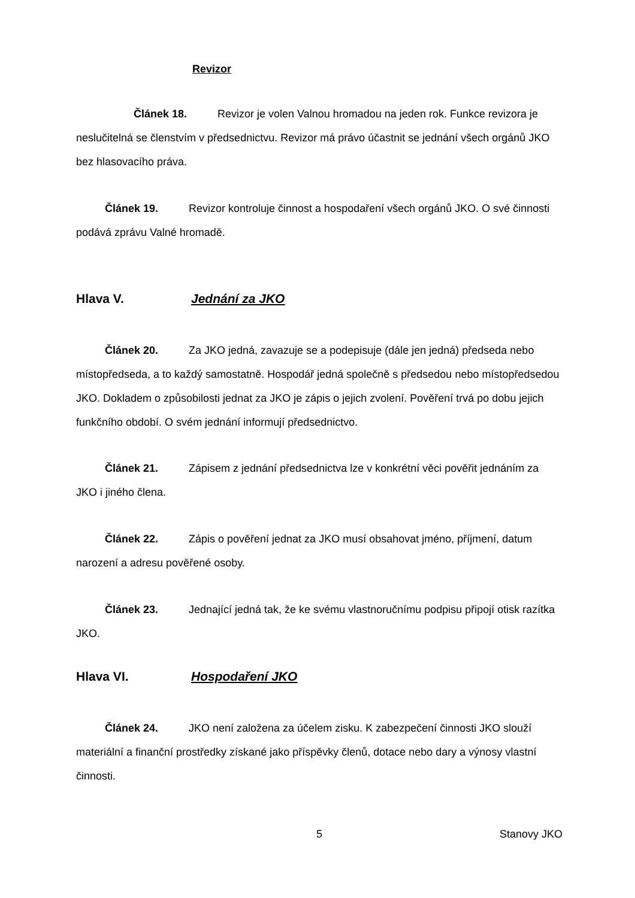Revizor
Článek 18. Revizor je volen Valnou hromadou na jeden rok. Funkce revizora je neslučitelná se členstvím v předsednictvu. Revizor má právo účastnit se jednání všech orgánů JKO bez hlasovacího práva.
Článek 19. Revizor kontroluje činnost a hospodaření všech orgánů JKO. O své činnosti podává zprávu Valné hromadě.
Hlava V. Jednání za JKO
Článek 20. Za JKO jedná, zavazuje se a podepisuje (dále jen jedná) předseda nebo místopředseda, a to každý samostatně. Hospodář jedná společně s předsedou nebo místopředsedou JKO. Dokladem o způsobilosti jednat za JKO je zápis o jejich zvolení. Pověření trvá po dobu jejich funkčního období. O svém jednání informují předsednictvo.
Článek 21. Zápisem z jednání předsednictva lze v konkrétní věci pověřit jednáním za JKO i jiného člena.
Článek 22. Zápis o pověření jednat za JKO musí obsahovat jméno, příjmení, datum narození a adresu pověřené osoby.
Článek 23. Jednající jedná tak, že ke svému vlastnoručnímu podpisu připojí otisk razítka JKO.
Hlava VI. Hospodaření JKO
Článek 24. JKO není založena za účelem zisku. K zabezpečení činnosti JKO slouží materiální a finanční prostředky získané jako příspěvky členů, dotace nebo dary a výnosy vlastní činnosti.
5 Stanovy JKO